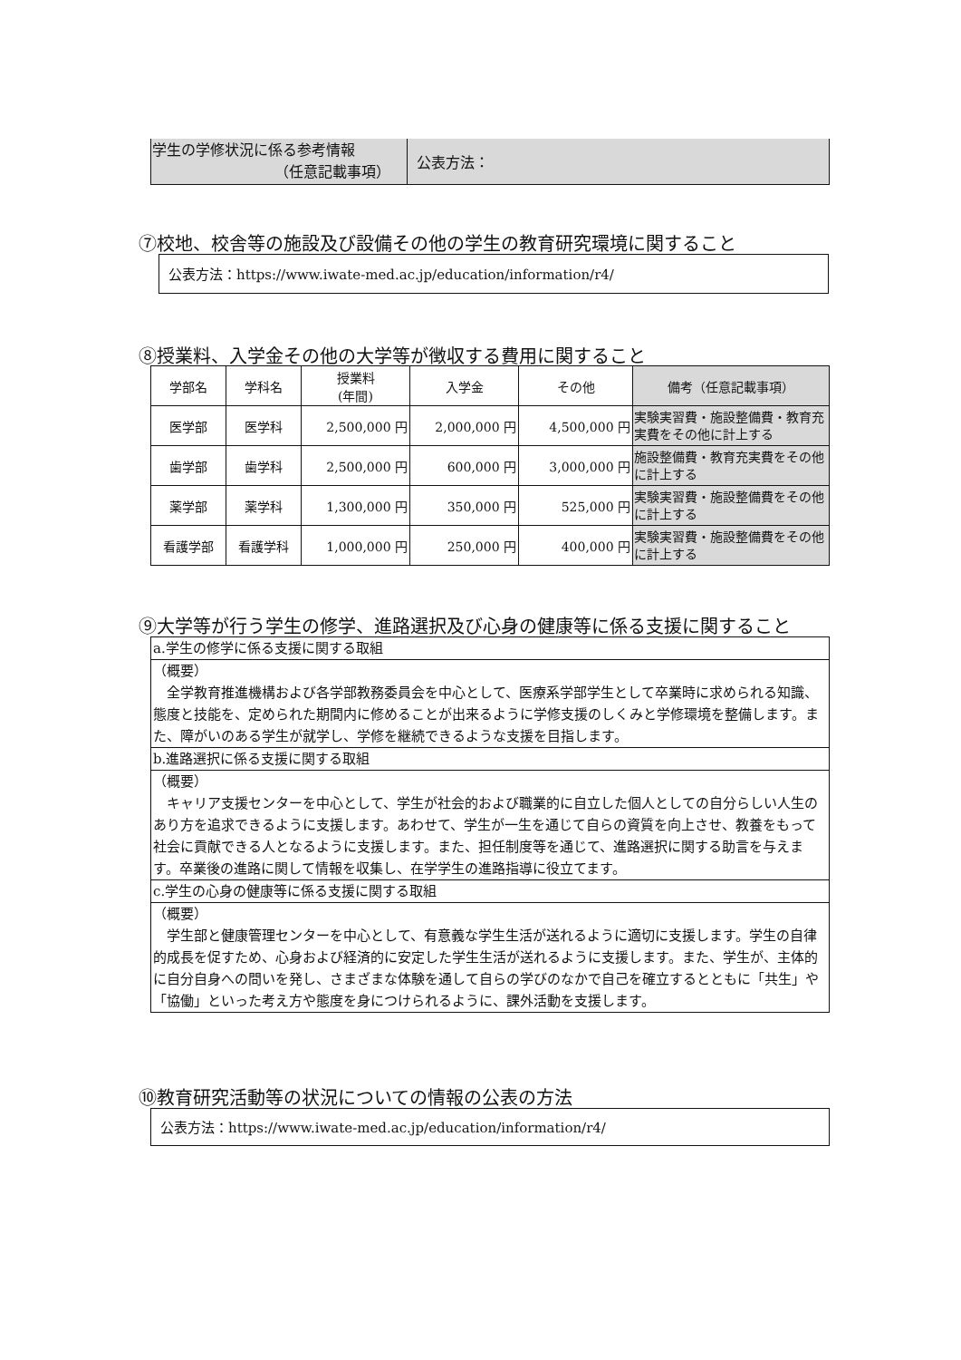| 学生の学修状況に係る参考情報 （任意記載事項） | 公表方法： |
⑦校地、校舎等の施設及び設備その他の学生の教育研究環境に関すること
公表方法：https://www.iwate-med.ac.jp/education/information/r4/
⑧授業料、入学金その他の大学等が徴収する費用に関すること
| 学部名 | 学科名 | 授業料 (年間) | 入学金 | その他 | 備考（任意記載事項） |
| --- | --- | --- | --- | --- | --- |
| 医学部 | 医学科 | 2,500,000 円 | 2,000,000 円 | 4,500,000 円 | 実験実習費・施設整備費・教育充実費をその他に計上する |
| 歯学部 | 歯学科 | 2,500,000 円 | 600,000 円 | 3,000,000 円 | 施設整備費・教育充実費をその他に計上する |
| 薬学部 | 薬学科 | 1,300,000 円 | 350,000 円 | 525,000 円 | 実験実習費・施設整備費をその他に計上する |
| 看護学部 | 看護学科 | 1,000,000 円 | 250,000 円 | 400,000 円 | 実験実習費・施設整備費をその他に計上する |
⑨大学等が行う学生の修学、進路選択及び心身の健康等に係る支援に関すること
| a.学生の修学に係る支援に関する取組 |
| （概要） 全学教育推進機構および各学部教務委員会を中心として、医療系学部学生として卒業時に求められる知識、態度と技能を、定められた期間内に修めることが出来るように学修支援のしくみと学修環境を整備します。また、障がいのある学生が就学し、学修を継続できるような支援を目指します。 |
| b.進路選択に係る支援に関する取組 |
| （概要） キャリア支援センターを中心として、学生が社会的および職業的に自立した個人としての自分らしい人生のあり方を追求できるように支援します。あわせて、学生が一生を通じて自らの資質を向上させ、教養をもって社会に貢献できる人となるように支援します。また、担任制度等を通じて、進路選択に関する助言を与えます。卒業後の進路に関して情報を収集し、在学学生の進路指導に役立てます。 |
| c.学生の心身の健康等に係る支援に関する取組 |
| （概要） 学生部と健康管理センターを中心として、有意義な学生生活が送れるように適切に支援します。学生の自律的成長を促すため、心身および経済的に安定した学生生活が送れるように支援します。また、学生が、主体的に自分自身への問いを発し、さまざまな体験を通して自らの学びのなかで自己を確立するとともに「共生」や「協働」といった考え方や態度を身につけられるように、課外活動を支援します。 |
⑩教育研究活動等の状況についての情報の公表の方法
公表方法：https://www.iwate-med.ac.jp/education/information/r4/